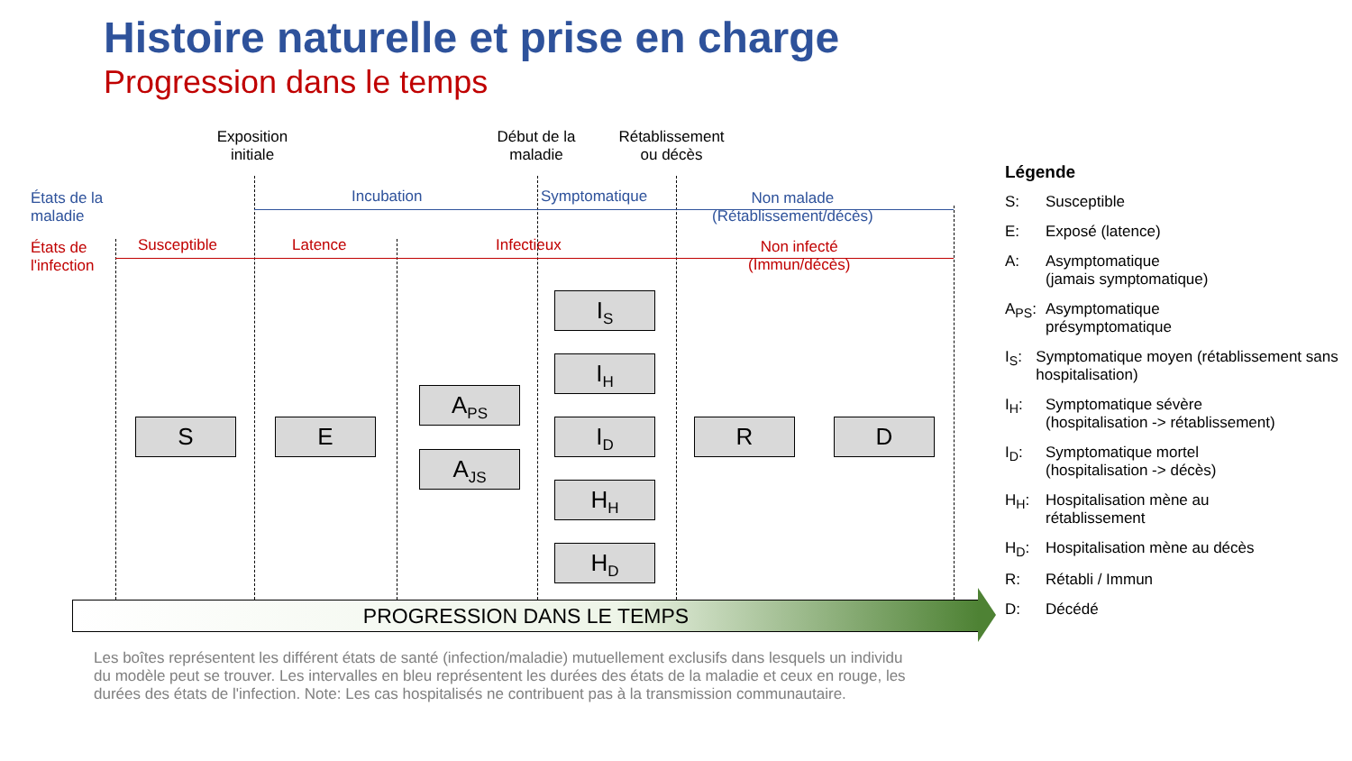Histoire naturelle et prise en charge
Progression dans le temps
Exposition initiale
Début de la maladie
Rétablissement ou décès
États de la
maladie
États de
l'infection
Incubation Symptomatique
Non malade
(Rétablissement/décès)
Susceptible Latence Infectieux
Non infecté
(Immun/décès)
S E
A<sub>PS</sub>
A<sub>JS</sub>
I<sub>S</sub>
I<sub>H</sub>
I<sub>D</sub>
H<sub>H</sub>
H<sub>D</sub>
R D
PROGRESSION DANS LE TEMPS
Les boîtes représentent les différent états de santé (infection/maladie) mutuellement exclusifs dans lesquels un individu du modèle peut se trouver. Les intervalles en bleu représentent les durées des états de la maladie et ceux en rouge, les durées des états de l'infection. Note: Les cas hospitalisés ne contribuent pas à la transmission communautaire.
Légende
S: Susceptible
E: Exposé (latence)
A: Asymptomatique
(jamais symptomatique)
A<sub>PS</sub>: Asymptomatique
présymptomatique
I<sub>S</sub>: Symptomatique moyen (rétablissement sans hospitalisation)
I<sub>H</sub>: Symptomatique sévère
(hospitalisation -> rétablissement)
I<sub>D</sub>: Symptomatique mortel
(hospitalisation -> décès)
H<sub>H</sub>: Hospitalisation mène au
rétablissement
H<sub>D</sub>: Hospitalisation mène au décès
R: Rétabli / Immun
D: Décédé